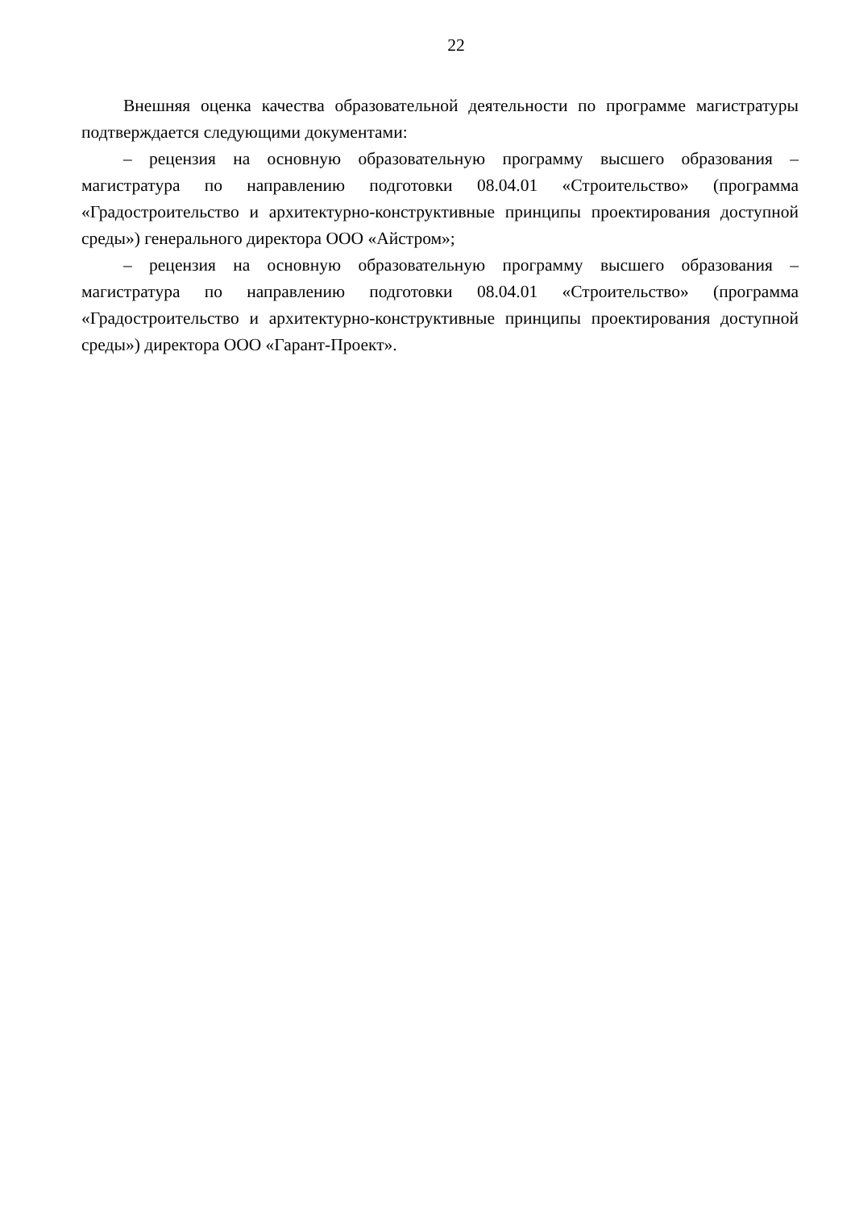22
Внешняя оценка качества образовательной деятельности по программе магистратуры подтверждается следующими документами:
– рецензия на основную образовательную программу высшего образования – магистратура по направлению подготовки 08.04.01 «Строительство» (программа «Градостроительство и архитектурно-конструктивные принципы проектирования доступной среды») генерального директора ООО «Айстром»;
– рецензия на основную образовательную программу высшего образования – магистратура по направлению подготовки 08.04.01 «Строительство» (программа «Градостроительство и архитектурно-конструктивные принципы проектирования доступной среды») директора ООО «Гарант-Проект».